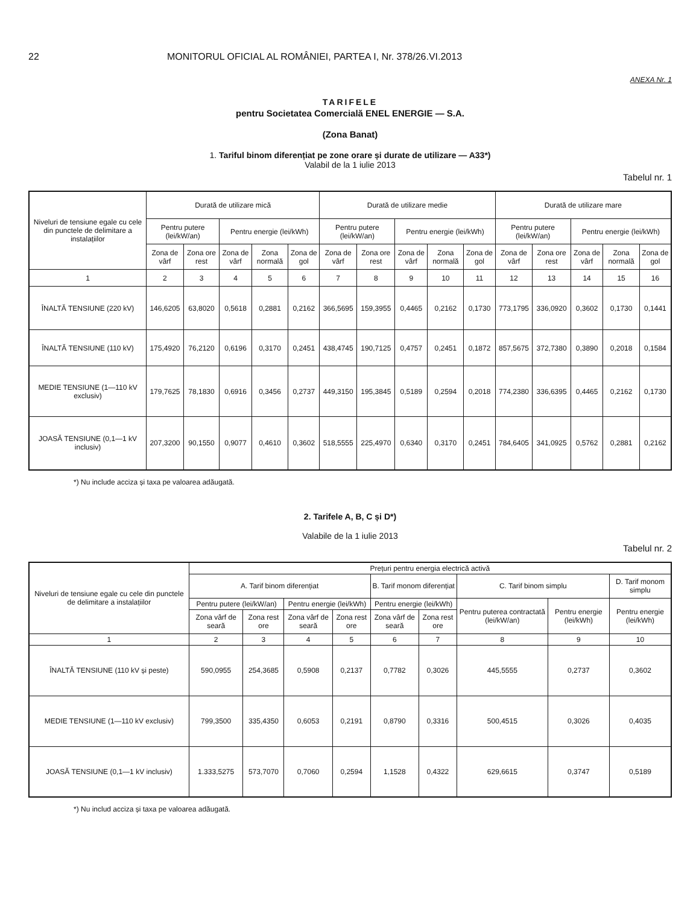22 MONITORUL OFICIAL AL ROMÂNIEI, PARTEA I, Nr. 378/26.VI.2013
ANEXA Nr. 1
TARIFELE
pentru Societatea Comercială ENEL ENERGIE — S.A.
(Zona Banat)
1. Tariful binom diferențiat pe zone orare și durate de utilizare — A33*)
Valabil de la 1 iulie 2013
Tabelul nr. 1
| Niveluri de tensiune egale cu cele din punctele de delimitare a instalațiilor | Durată de utilizare mică | | | | | Durată de utilizare medie | | | | | Durată de utilizare mare | | | | |
| --- | --- | --- | --- | --- | --- | --- | --- | --- | --- | --- | --- | --- | --- | --- | --- |
| | Pentru putere (lei/kW/an) | | Pentru energie (lei/kWh) | | | Pentru putere (lei/kW/an) | | Pentru energie (lei/kWh) | | | Pentru putere (lei/kW/an) | | Pentru energie (lei/kWh) | | |
| | Zona de vârf | Zona ore rest | Zona de vârf | Zona normală | Zona de gol | Zona de vârf | Zona ore rest | Zona de vârf | Zona normală | Zona de gol | Zona de vârf | Zona ore rest | Zona de vârf | Zona normală | Zona de gol |
| 1 | 2 | 3 | 4 | 5 | 6 | 7 | 8 | 9 | 10 | 11 | 12 | 13 | 14 | 15 | 16 |
| ÎNALTĂ TENSIUNE (220 kV) | 146,6205 | 63,8020 | 0,5618 | 0,2881 | 0,2162 | 366,5695 | 159,3955 | 0,4465 | 0,2162 | 0,1730 | 773,1795 | 336,0920 | 0,3602 | 0,1730 | 0,1441 |
| ÎNALTĂ TENSIUNE (110 kV) | 175,4920 | 76,2120 | 0,6196 | 0,3170 | 0,2451 | 438,4745 | 190,7125 | 0,4757 | 0,2451 | 0,1872 | 857,5675 | 372,7380 | 0,3890 | 0,2018 | 0,1584 |
| MEDIE TENSIUNE (1—110 kV exclusiv) | 179,7625 | 78,1830 | 0,6916 | 0,3456 | 0,2737 | 449,3150 | 195,3845 | 0,5189 | 0,2594 | 0,2018 | 774,2380 | 336,6395 | 0,4465 | 0,2162 | 0,1730 |
| JOASĂ TENSIUNE (0,1—1 kV inclusiv) | 207,3200 | 90,1550 | 0,9077 | 0,4610 | 0,3602 | 518,5555 | 225,4970 | 0,6340 | 0,3170 | 0,2451 | 784,6405 | 341,0925 | 0,5762 | 0,2881 | 0,2162 |
*) Nu include acciza și taxa pe valoarea adăugată.
2. Tarifele A, B, C și D*)
Valabile de la 1 iulie 2013
Tabelul nr. 2
| Niveluri de tensiune egale cu cele din punctele de delimitare a instalațiilor | Prețuri pentru energia electrică activă | | | | | | | | |
| --- | --- | --- | --- | --- | --- | --- | --- | --- | --- |
| | A. Tarif binom diferențiat | | | | B. Tarif monom diferențiat | | C. Tarif binom simplu | | D. Tarif monom simplu |
| | Pentru putere (lei/kW/an) | | Pentru energie (lei/kWh) | | Pentru energie (lei/kWh) | | Pentru puterea contractată (lei/kW/an) | Pentru energie (lei/kWh) | Pentru energie (lei/kWh) |
| | Zona vârf de seară | Zona rest ore | Zona vârf de seară | Zona rest ore | Zona vârf de seară | Zona rest ore | | | |
| 1 | 2 | 3 | 4 | 5 | 6 | 7 | 8 | 9 | 10 |
| ÎNALTĂ TENSIUNE (110 kV și peste) | 590,0955 | 254,3685 | 0,5908 | 0,2137 | 0,7782 | 0,3026 | 445,5555 | 0,2737 | 0,3602 |
| MEDIE TENSIUNE (1—110 kV exclusiv) | 799,3500 | 335,4350 | 0,6053 | 0,2191 | 0,8790 | 0,3316 | 500,4515 | 0,3026 | 0,4035 |
| JOASĂ TENSIUNE (0,1—1 kV inclusiv) | 1.333,5275 | 573,7070 | 0,7060 | 0,2594 | 1,1528 | 0,4322 | 629,6615 | 0,3747 | 0,5189 |
*) Nu includ acciza și taxa pe valoarea adăugată.